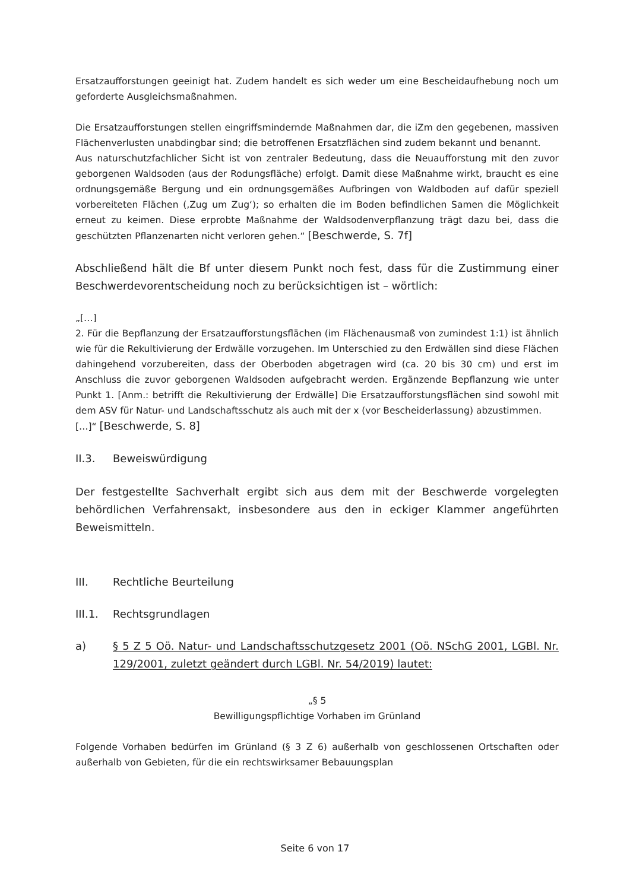Ersatzaufforstungen geeinigt hat. Zudem handelt es sich weder um eine Bescheidaufhebung noch um geforderte Ausgleichsmaßnahmen.
Die Ersatzaufforstungen stellen eingriffsmindernde Maßnahmen dar, die iZm den gegebenen, massiven Flächenverlusten unabdingbar sind; die betroffenen Ersatzflächen sind zudem bekannt und benannt.
Aus naturschutzfachlicher Sicht ist von zentraler Bedeutung, dass die Neuaufforstung mit den zuvor geborgenen Waldsoden (aus der Rodungsfläche) erfolgt. Damit diese Maßnahme wirkt, braucht es eine ordnungsgemäße Bergung und ein ordnungsgemäßes Aufbringen von Waldboden auf dafür speziell vorbereiteten Flächen (‚Zug um Zug‘); so erhalten die im Boden befindlichen Samen die Möglichkeit erneut zu keimen. Diese erprobte Maßnahme der Waldsodenverpflanzung trägt dazu bei, dass die geschützten Pflanzenarten nicht verloren gehen.“ [Beschwerde, S. 7f]
Abschließend hält die Bf unter diesem Punkt noch fest, dass für die Zustimmung einer Beschwerdevorentscheidung noch zu berücksichtigen ist – wörtlich:
„[…]
2. Für die Bepflanzung der Ersatzaufforstungsflächen (im Flächenausmaß von zumindest 1:1) ist ähnlich wie für die Rekultivierung der Erdwälle vorzugehen. Im Unterschied zu den Erdwällen sind diese Flächen dahingehend vorzubereiten, dass der Oberboden abgetragen wird (ca. 20 bis 30 cm) und erst im Anschluss die zuvor geborgenen Waldsoden aufgebracht werden. Ergänzende Bepflanzung wie unter Punkt 1. [Anm.: betrifft die Rekultivierung der Erdwälle] Die Ersatzaufforstungsflächen sind sowohl mit dem ASV für Natur- und Landschaftsschutz als auch mit der x (vor Bescheiderlassung) abzustimmen.
[…]“ [Beschwerde, S. 8]
II.3. Beweiswürdigung
Der festgestellte Sachverhalt ergibt sich aus dem mit der Beschwerde vorgelegten behördlichen Verfahrensakt, insbesondere aus den in eckiger Klammer angeführten Beweismitteln.
III. Rechtliche Beurteilung
III.1. Rechtsgrundlagen
a) § 5 Z 5 Oö. Natur- und Landschaftsschutzgesetz 2001 (Oö. NSchG 2001, LGBl. Nr. 129/2001, zuletzt geändert durch LGBl. Nr. 54/2019) lautet:
„§ 5
Bewilligungspflichtige Vorhaben im Grünland
Folgende Vorhaben bedürfen im Grünland (§ 3 Z 6) außerhalb von geschlossenen Ortschaften oder außerhalb von Gebieten, für die ein rechtswirksamer Bebauungsplan
Seite 6 von 17